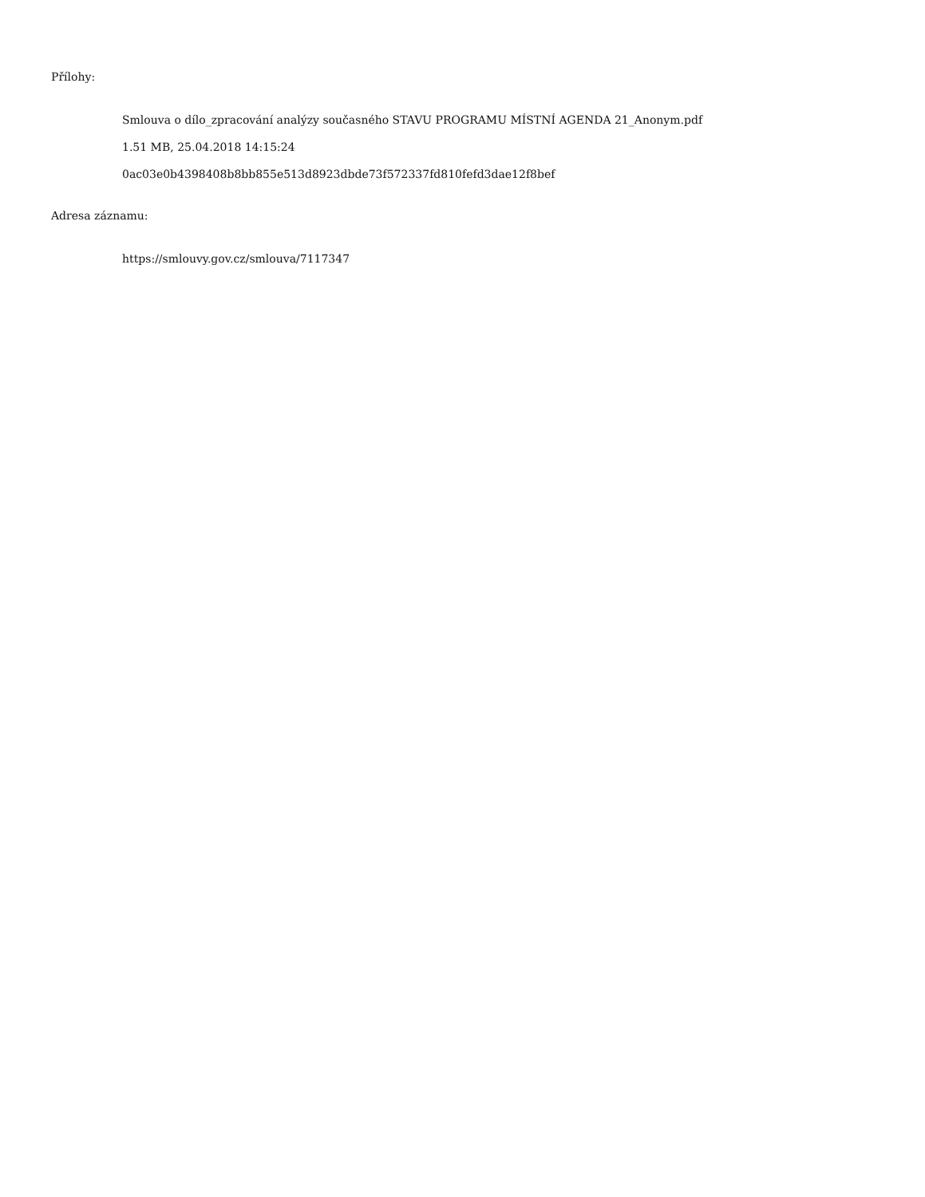Přílohy:
Smlouva o dílo_zpracování analýzy současného STAVU PROGRAMU MÍSTNÍ AGENDA 21_Anonym.pdf
1.51 MB, 25.04.2018 14:15:24
0ac03e0b4398408b8bb855e513d8923dbde73f572337fd810fefd3dae12f8bef
Adresa záznamu:
https://smlouvy.gov.cz/smlouva/7117347